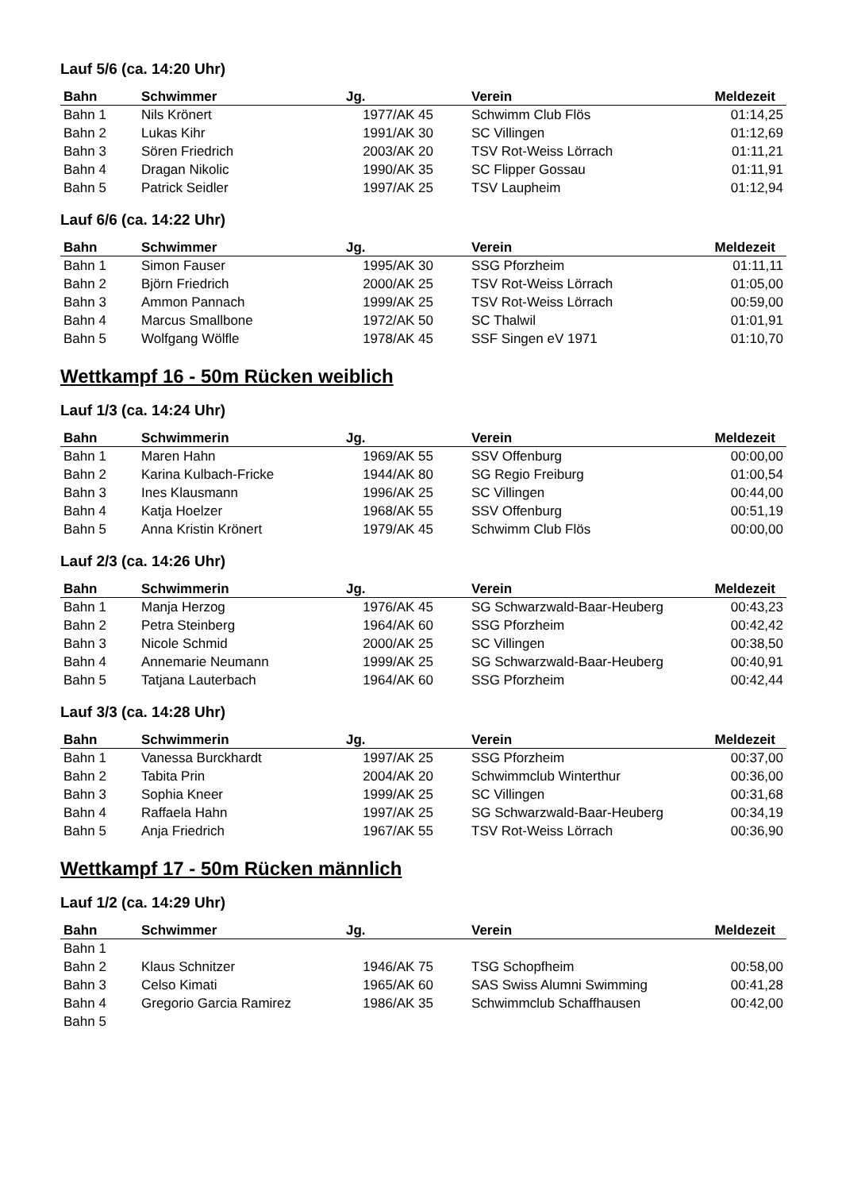Lauf 5/6 (ca. 14:20 Uhr)
| Bahn | Schwimmer | Jg. | Verein | Meldezeit |
| --- | --- | --- | --- | --- |
| Bahn 1 | Nils Krönert | 1977/AK 45 | Schwimm Club Flös | 01:14,25 |
| Bahn 2 | Lukas Kihr | 1991/AK 30 | SC Villingen | 01:12,69 |
| Bahn 3 | Sören Friedrich | 2003/AK 20 | TSV Rot-Weiss Lörrach | 01:11,21 |
| Bahn 4 | Dragan Nikolic | 1990/AK 35 | SC Flipper Gossau | 01:11,91 |
| Bahn 5 | Patrick Seidler | 1997/AK 25 | TSV Laupheim | 01:12,94 |
Lauf 6/6 (ca. 14:22 Uhr)
| Bahn | Schwimmer | Jg. | Verein | Meldezeit |
| --- | --- | --- | --- | --- |
| Bahn 1 | Simon Fauser | 1995/AK 30 | SSG Pforzheim | 01:11,11 |
| Bahn 2 | Björn Friedrich | 2000/AK 25 | TSV Rot-Weiss Lörrach | 01:05,00 |
| Bahn 3 | Ammon Pannach | 1999/AK 25 | TSV Rot-Weiss Lörrach | 00:59,00 |
| Bahn 4 | Marcus Smallbone | 1972/AK 50 | SC Thalwil | 01:01,91 |
| Bahn 5 | Wolfgang Wölfle | 1978/AK 45 | SSF Singen eV 1971 | 01:10,70 |
Wettkampf 16 - 50m Rücken weiblich
Lauf 1/3 (ca. 14:24 Uhr)
| Bahn | Schwimmerin | Jg. | Verein | Meldezeit |
| --- | --- | --- | --- | --- |
| Bahn 1 | Maren Hahn | 1969/AK 55 | SSV Offenburg | 00:00,00 |
| Bahn 2 | Karina Kulbach-Fricke | 1944/AK 80 | SG Regio Freiburg | 01:00,54 |
| Bahn 3 | Ines Klausmann | 1996/AK 25 | SC Villingen | 00:44,00 |
| Bahn 4 | Katja Hoelzer | 1968/AK 55 | SSV Offenburg | 00:51,19 |
| Bahn 5 | Anna Kristin Krönert | 1979/AK 45 | Schwimm Club Flös | 00:00,00 |
Lauf 2/3 (ca. 14:26 Uhr)
| Bahn | Schwimmerin | Jg. | Verein | Meldezeit |
| --- | --- | --- | --- | --- |
| Bahn 1 | Manja Herzog | 1976/AK 45 | SG Schwarzwald-Baar-Heuberg | 00:43,23 |
| Bahn 2 | Petra Steinberg | 1964/AK 60 | SSG Pforzheim | 00:42,42 |
| Bahn 3 | Nicole Schmid | 2000/AK 25 | SC Villingen | 00:38,50 |
| Bahn 4 | Annemarie Neumann | 1999/AK 25 | SG Schwarzwald-Baar-Heuberg | 00:40,91 |
| Bahn 5 | Tatjana Lauterbach | 1964/AK 60 | SSG Pforzheim | 00:42,44 |
Lauf 3/3 (ca. 14:28 Uhr)
| Bahn | Schwimmerin | Jg. | Verein | Meldezeit |
| --- | --- | --- | --- | --- |
| Bahn 1 | Vanessa Burckhardt | 1997/AK 25 | SSG Pforzheim | 00:37,00 |
| Bahn 2 | Tabita Prin | 2004/AK 20 | Schwimmclub Winterthur | 00:36,00 |
| Bahn 3 | Sophia Kneer | 1999/AK 25 | SC Villingen | 00:31,68 |
| Bahn 4 | Raffaela Hahn | 1997/AK 25 | SG Schwarzwald-Baar-Heuberg | 00:34,19 |
| Bahn 5 | Anja Friedrich | 1967/AK 55 | TSV Rot-Weiss Lörrach | 00:36,90 |
Wettkampf 17 - 50m Rücken männlich
Lauf 1/2 (ca. 14:29 Uhr)
| Bahn | Schwimmer | Jg. | Verein | Meldezeit |
| --- | --- | --- | --- | --- |
| Bahn 1 | | | | |
| Bahn 2 | Klaus Schnitzer | 1946/AK 75 | TSG Schopfheim | 00:58,00 |
| Bahn 3 | Celso Kimati | 1965/AK 60 | SAS Swiss Alumni Swimming | 00:41,28 |
| Bahn 4 | Gregorio Garcia Ramirez | 1986/AK 35 | Schwimmclub Schaffhausen | 00:42,00 |
| Bahn 5 | | | | |